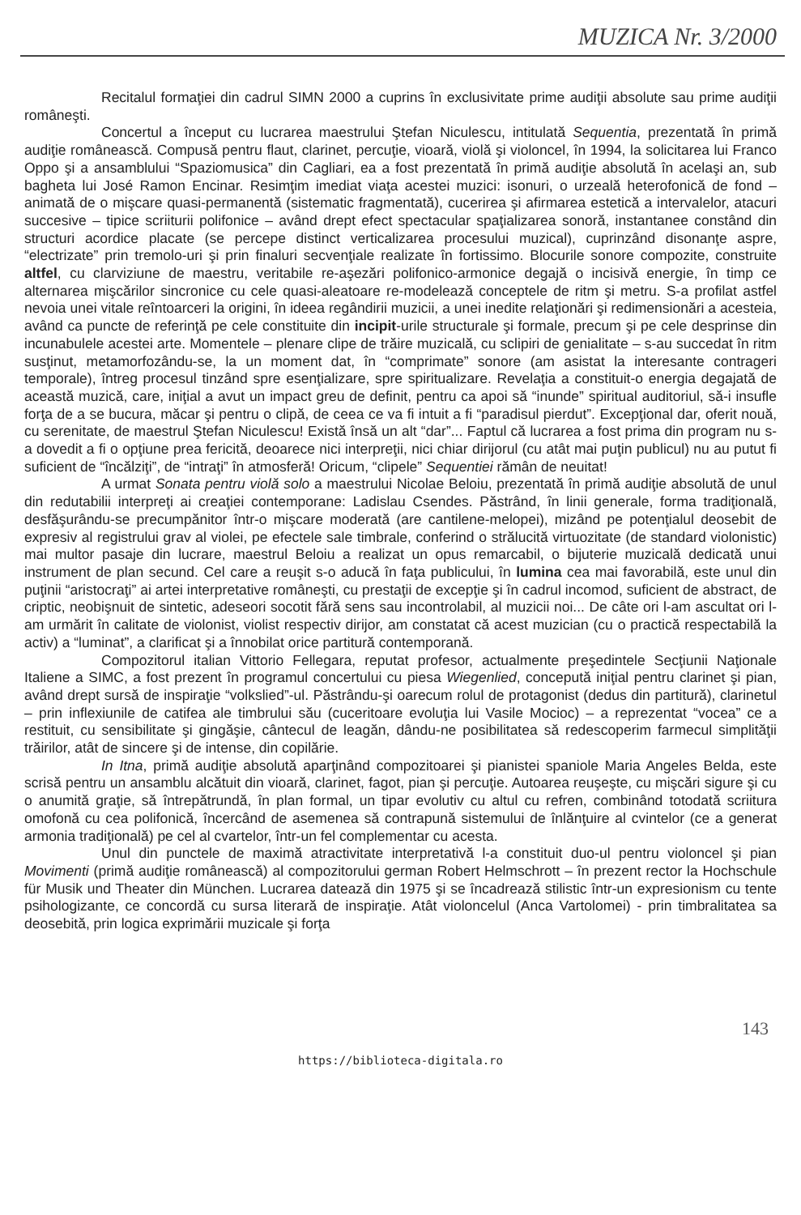MUZICA Nr. 3/2000
Recitalul formaţiei din cadrul SIMN 2000 a cuprins în exclusivitate prime audiţii absolute sau prime audiţii româneşti.
Concertul a început cu lucrarea maestrului Ştefan Niculescu, intitulată Sequentia, prezentată în primă audiţie românească. Compusă pentru flaut, clarinet, percuţie, vioară, violă şi violoncel, în 1994, la solicitarea lui Franco Oppo şi a ansamblului “Spaziomusica” din Cagliari, ea a fost prezentată în primă audiţie absolută în acelaşi an, sub bagheta lui José Ramon Encinar. Resimţim imediat viaţa acestei muzici: isonuri, o urzeală heterofonică de fond – animată de o mişcare quasi-permanentă (sistematic fragmentată), cucerirea şi afirmarea estetică a intervalelor, atacuri succesive – tipice scriiturii polifonice – având drept efect spectacular spaţializarea sonoră, instantanee constând din structuri acordice placate (se percepe distinct verticalizarea procesului muzical), cuprinzând disonanţe aspre, “electrizate” prin tremolo-uri şi prin finaluri secvenţiale realizate în fortissimo. Blocurile sonore compozite, construite altfel, cu clarviziune de maestru, veritabile re-aşezări polifonico-armonice degajă o incisivă energie, în timp ce alternarea mişcărilor sincronice cu cele quasi-aleatoare re-modelează conceptele de ritm şi metru. S-a profilat astfel nevoia unei vitale reîntoarceri la origini, în ideea regândirii muzicii, a unei inedite relaţionări şi redimensionări a acesteia, având ca puncte de referinţă pe cele constituite din incipit-urile structurale şi formale, precum şi pe cele desprinse din incunabulele acestei arte. Momentele – plenare clipe de trăire muzicală, cu sclipiri de genialitate – s-au succedat în ritm susţinut, metamorfozându-se, la un moment dat, în “comprimate” sonore (am asistat la interesante contrageri temporale), întreg procesul tinzând spre esenţializare, spre spiritualizare. Revelaţia a constituit-o energia degajată de această muzică, care, iniţial a avut un impact greu de definit, pentru ca apoi să “inunde” spiritual auditoriul, să-i insufle forţa de a se bucura, măcar şi pentru o clipă, de ceea ce va fi intuit a fi “paradisul pierdut”. Excepţional dar, oferit nouă, cu serenitate, de maestrul Ştefan Niculescu! Există însă un alt “dar”... Faptul că lucrarea a fost prima din program nu s-a dovedit a fi o opţiune prea fericită, deoarece nici interpreţii, nici chiar dirijorul (cu atât mai puţin publicul) nu au putut fi suficient de “încălziţi”, de “intraţi” în atmosferă! Oricum, “clipele” Sequentiei rămân de neuitat!
A urmat Sonata pentru violă solo a maestrului Nicolae Beloiu, prezentată în primă audiţie absolută de unul din redutabilii interpreţi ai creaţiei contemporane: Ladislau Csendes. Păstrând, în linii generale, forma tradiţională, desfăşurându-se precumpănitor într-o mişcare moderată (are cantilene-melopei), mizând pe potenţialul deosebit de expresiv al registrului grav al violei, pe efectele sale timbrale, conferind o strălucită virtuozitate (de standard violonistic) mai multor pasaje din lucrare, maestrul Beloiu a realizat un opus remarcabil, o bijuterie muzicală dedicată unui instrument de plan secund. Cel care a reuşit s-o aducă în faţa publicului, în lumina cea mai favorabilă, este unul din puţinii “aristocraţi” ai artei interpretative româneşti, cu prestaţii de excepţie şi în cadrul incomod, suficient de abstract, de criptic, neobişnuit de sintetic, adeseori socotit fără sens sau incontrolabil, al muzicii noi... De câte ori l-am ascultat ori l-am urmărit în calitate de violonist, violist respectiv dirijor, am constatat că acest muzician (cu o practică respectabilă la activ) a “luminat”, a clarificat şi a înnobilat orice partitură contemporană.
Compozitorul italian Vittorio Fellegara, reputat profesor, actualmente preşedintele Secţiunii Naţionale Italiene a SIMC, a fost prezent în programul concertului cu piesa Wiegenlied, concepută iniţial pentru clarinet şi pian, având drept sursă de inspiraţie “volkslied”-ul. Păstrându-şi oarecum rolul de protagonist (dedus din partitură), clarinetul – prin inflexiunile de catifea ale timbrului său (cuceritoare evoluţia lui Vasile Mocioc) – a reprezentat “vocea” ce a restituit, cu sensibilitate şi gingăşie, cântecul de leagăn, dându-ne posibilitatea să redescoperim farmecul simplităţii trăirilor, atât de sincere şi de intense, din copilărie.
In Itna, primă audiţie absolută aparţinând compozitoarei şi pianistei spaniole Maria Angeles Belda, este scrisă pentru un ansamblu alcătuit din vioară, clarinet, fagot, pian şi percuţie. Autoarea reuşeşte, cu mişcări sigure şi cu o anumită graţie, să întrepătrundă, în plan formal, un tipar evolutiv cu altul cu refren, combinând totodată scriitura omofonă cu cea polifonică, încercând de asemenea să contrapună sistemului de înlănţuire al cvintelor (ce a generat armonia tradiţională) pe cel al cvartelor, într-un fel complementar cu acesta.
Unul din punctele de maximă atractivitate interpretativă l-a constituit duo-ul pentru violoncel şi pian Movimenti (primă audiţie românească) al compozitorului german Robert Helmschrott – în prezent rector la Hochschule für Musik und Theater din München. Lucrarea datează din 1975 şi se încadrează stilistic într-un expresionism cu tente psihologizante, ce concordă cu sursa literară de inspiraţie. Atât violoncelul (Anca Vartolomei) - prin timbralitatea sa deosebită, prin logica exprimării muzicale şi forţa
143
https://biblioteca-digitala.ro